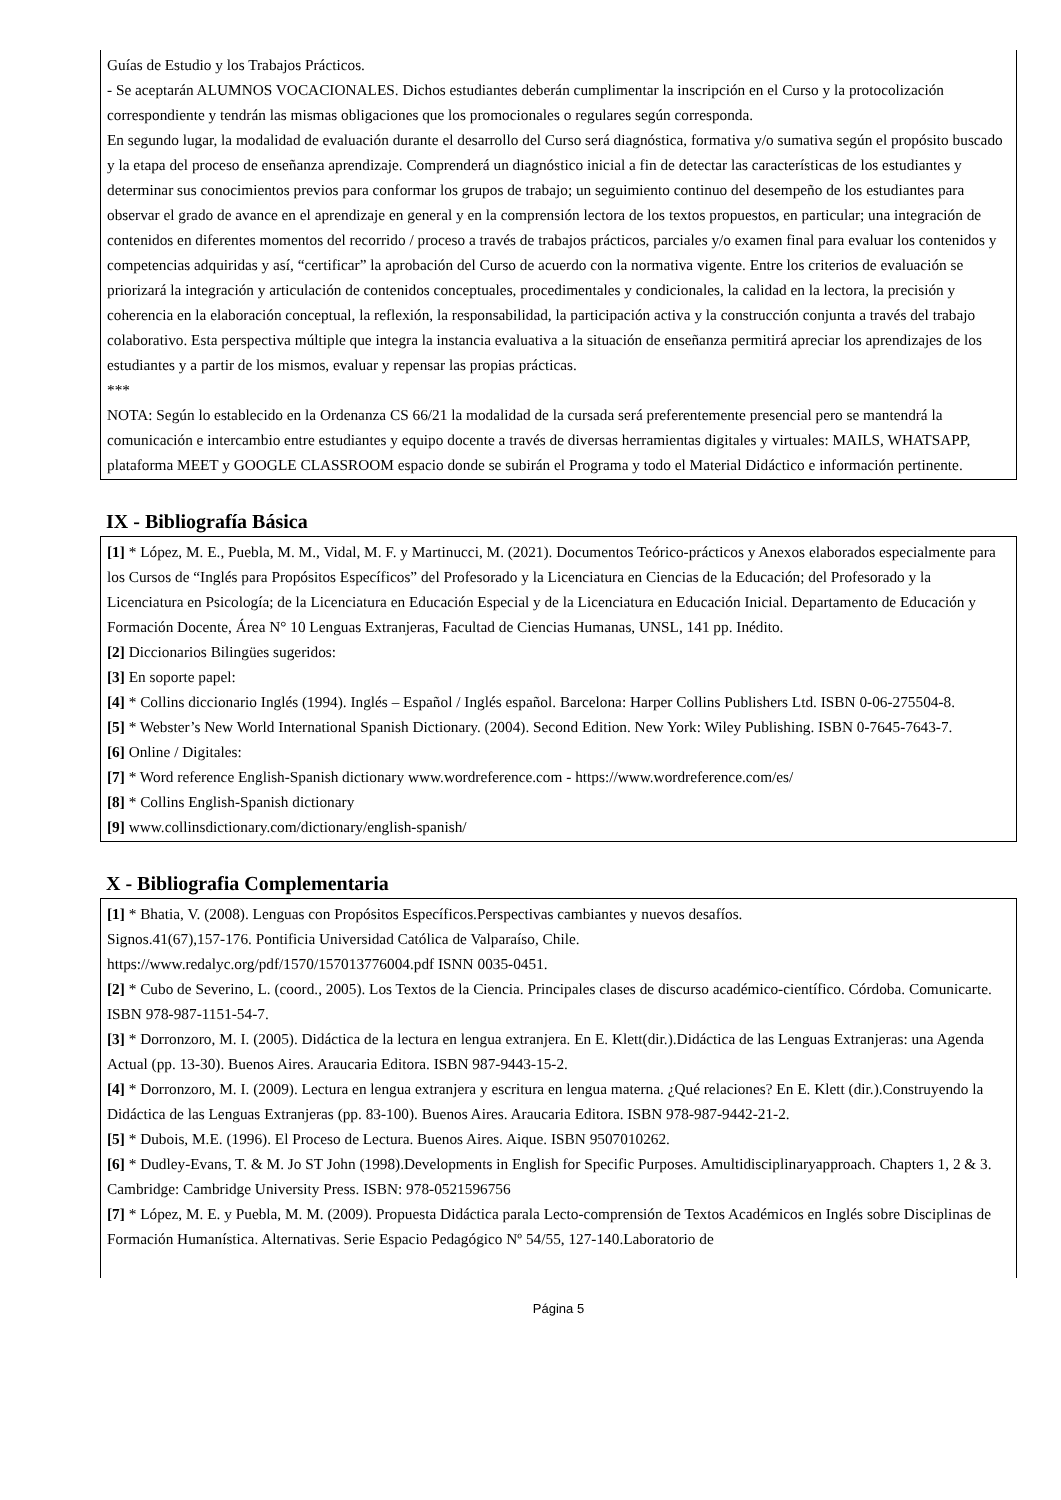Guías de Estudio y los Trabajos Prácticos.
- Se aceptarán ALUMNOS VOCACIONALES. Dichos estudiantes deberán cumplimentar la inscripción en el Curso y la protocolización correspondiente y tendrán las mismas obligaciones que los promocionales o regulares según corresponda.
En segundo lugar, la modalidad de evaluación durante el desarrollo del Curso será diagnóstica, formativa y/o sumativa según el propósito buscado y la etapa del proceso de enseñanza aprendizaje. Comprenderá un diagnóstico inicial a fin de detectar las características de los estudiantes y determinar sus conocimientos previos para conformar los grupos de trabajo; un seguimiento continuo del desempeño de los estudiantes para observar el grado de avance en el aprendizaje en general y en la comprensión lectora de los textos propuestos, en particular; una integración de contenidos en diferentes momentos del recorrido / proceso a través de trabajos prácticos, parciales y/o examen final para evaluar los contenidos y competencias adquiridas y así, “certificar” la aprobación del Curso de acuerdo con la normativa vigente. Entre los criterios de evaluación se priorizará la integración y articulación de contenidos conceptuales, procedimentales y condicionales, la calidad en la lectora, la precisión y coherencia en la elaboración conceptual, la reflexión, la responsabilidad, la participación activa y la construcción conjunta a través del trabajo colaborativo. Esta perspectiva múltiple que integra la instancia evaluativa a la situación de enseñanza permitirá apreciar los aprendizajes de los estudiantes y a partir de los mismos, evaluar y repensar las propias prácticas.
***
NOTA: Según lo establecido en la Ordenanza CS 66/21 la modalidad de la cursada será preferentemente presencial pero se mantendrá la comunicación e intercambio entre estudiantes y equipo docente a través de diversas herramientas digitales y virtuales: MAILS, WHATSAPP, plataforma MEET y GOOGLE CLASSROOM espacio donde se subirán el Programa y todo el Material Didáctico e información pertinente.
IX - Bibliografía Básica
[1] * López, M. E., Puebla, M. M., Vidal, M. F. y Martinucci, M. (2021). Documentos Teórico-prácticos y Anexos elaborados especialmente para los Cursos de “Inglés para Propósitos Específicos” del Profesorado y la Licenciatura en Ciencias de la Educación; del Profesorado y la Licenciatura en Psicología; de la Licenciatura en Educación Especial y de la Licenciatura en Educación Inicial. Departamento de Educación y Formación Docente, Área N° 10 Lenguas Extranjeras, Facultad de Ciencias Humanas, UNSL, 141 pp. Inédito.
[2] Diccionarios Bilingües sugeridos:
[3] En soporte papel:
[4] * Collins diccionario Inglés (1994). Inglés – Español / Inglés español. Barcelona: Harper Collins Publishers Ltd. ISBN 0-06-275504-8.
[5] * Webster’s New World International Spanish Dictionary. (2004). Second Edition. New York: Wiley Publishing. ISBN 0-7645-7643-7.
[6] Online / Digitales:
[7] * Word reference English-Spanish dictionary www.wordreference.com - https://www.wordreference.com/es/
[8] * Collins English-Spanish dictionary
[9] www.collinsdictionary.com/dictionary/english-spanish/
X - Bibliografia Complementaria
[1] * Bhatia, V. (2008). Lenguas con Propósitos Específicos.Perspectivas cambiantes y nuevos desafíos.
Signos.41(67),157-176. Pontificia Universidad Católica de Valparaíso, Chile.
https://www.redalyc.org/pdf/1570/157013776004.pdf ISNN 0035-0451.
[2] * Cubo de Severino, L. (coord., 2005). Los Textos de la Ciencia. Principales clases de discurso académico-científico. Córdoba. Comunicarte. ISBN 978-987-1151-54-7.
[3] * Dorronzoro, M. I. (2005). Didáctica de la lectura en lengua extranjera. En E. Klett(dir.).Didáctica de las Lenguas Extranjeras: una Agenda Actual (pp. 13-30). Buenos Aires. Araucaria Editora. ISBN 987-9443-15-2.
[4] * Dorronzoro, M. I. (2009). Lectura en lengua extranjera y escritura en lengua materna. ¿Qué relaciones? En E. Klett (dir.).Construyendo la Didáctica de las Lenguas Extranjeras (pp. 83-100). Buenos Aires. Araucaria Editora. ISBN 978-987-9442-21-2.
[5] * Dubois, M.E. (1996). El Proceso de Lectura. Buenos Aires. Aique. ISBN 9507010262.
[6] * Dudley-Evans, T. & M. Jo ST John (1998).Developments in English for Specific Purposes. Amultidisciplinaryapproach. Chapters 1, 2 & 3. Cambridge: Cambridge University Press. ISBN: 978-0521596756
[7] * López, M. E. y Puebla, M. M. (2009). Propuesta Didáctica parala Lecto-comprensión de Textos Académicos en Inglés sobre Disciplinas de Formación Humanística. Alternativas. Serie Espacio Pedagógico Nº 54/55, 127-140.Laboratorio de
Página 5